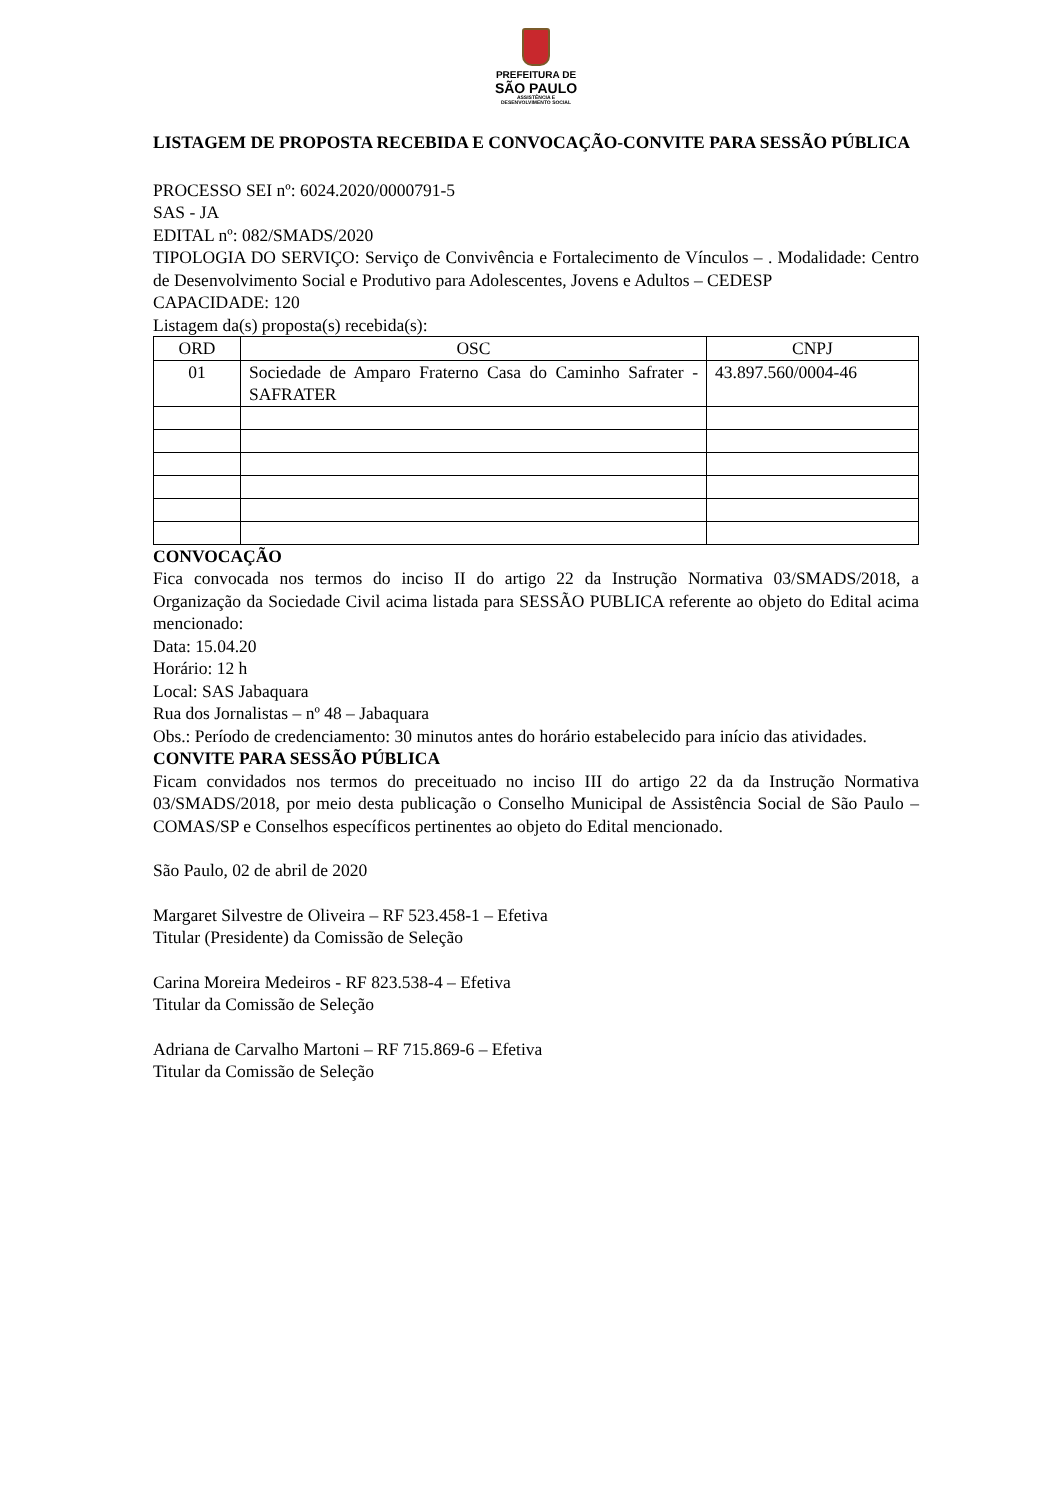PREFEITURA DE
SÃO PAULO
ASSISTÊNCIA E
DESENVOLVIMENTO SOCIAL
LISTAGEM DE PROPOSTA RECEBIDA E CONVOCAÇÃO-CONVITE PARA SESSÃO PÚBLICA
PROCESSO SEI nº: 6024.2020/0000791-5
SAS - JA
EDITAL nº: 082/SMADS/2020
TIPOLOGIA DO SERVIÇO: Serviço de Convivência e Fortalecimento de Vínculos – . Modalidade: Centro de Desenvolvimento Social e Produtivo para Adolescentes, Jovens e Adultos – CEDESP
CAPACIDADE: 120
Listagem da(s) proposta(s) recebida(s):
| ORD | OSC | CNPJ |
| --- | --- | --- |
| 01 | Sociedade de Amparo Fraterno Casa do Caminho Safrater - SAFRATER | 43.897.560/0004-46 |
CONVOCAÇÃO
Fica convocada nos termos do inciso II do artigo 22 da Instrução Normativa 03/SMADS/2018, a Organização da Sociedade Civil acima listada para SESSÃO PUBLICA referente ao objeto do Edital acima mencionado:
Data: 15.04.20
Horário: 12 h
Local: SAS Jabaquara
Rua dos Jornalistas – nº 48 – Jabaquara
Obs.: Período de credenciamento: 30 minutos antes do horário estabelecido para início das atividades.
CONVITE PARA SESSÃO PÚBLICA
Ficam convidados nos termos do preceituado no inciso III do artigo 22 da da Instrução Normativa 03/SMADS/2018, por meio desta publicação o Conselho Municipal de Assistência Social de São Paulo – COMAS/SP e Conselhos específicos pertinentes ao objeto do Edital mencionado.
São Paulo, 02 de abril de 2020
Margaret Silvestre de Oliveira – RF 523.458-1 – Efetiva
Titular (Presidente) da Comissão de Seleção
Carina Moreira Medeiros - RF 823.538-4 – Efetiva
Titular da Comissão de Seleção
Adriana de Carvalho Martoni – RF 715.869-6 – Efetiva
Titular da Comissão de Seleção